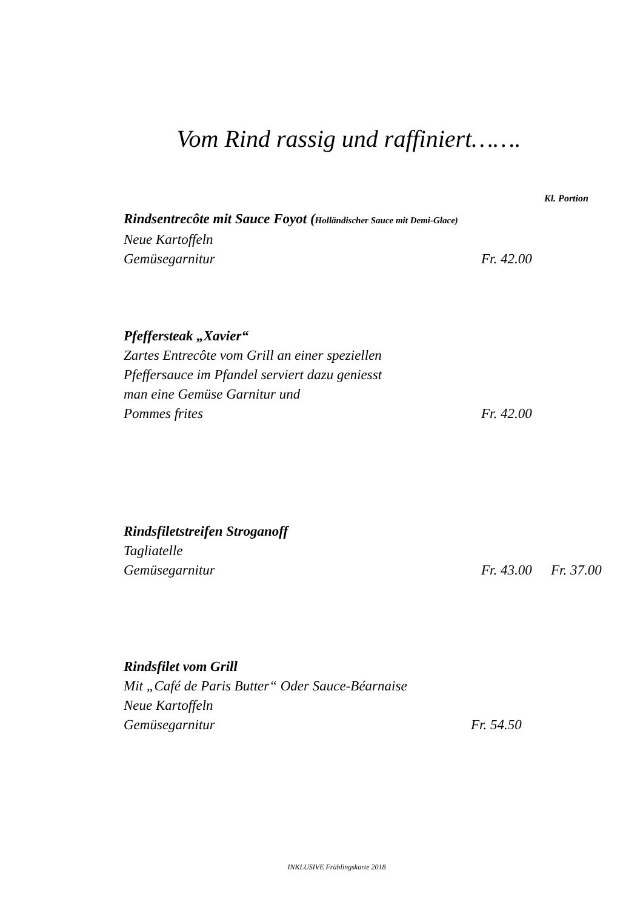Vom Rind rassig und raffiniert…….
Kl. Portion
Rindsentrecôte mit Sauce Foyot (Holländischer Sauce mit Demi-Glace)
Neue Kartoffeln
Gemüsegarnitur Fr. 42.00
Pfeffersteak „Xavier“
Zartes Entrecôte vom Grill an einer speziellen
Pfeffersauce im Pfandel serviert dazu geniesst
man eine Gemüse Garnitur und
Pommes frites Fr. 42.00
Rindsfiletstreifen Stroganoff
Tagliatelle
Gemüsegarnitur Fr. 43.00 Fr. 37.00
Rindsfilet vom Grill
Mit „Café de Paris Butter“ Oder Sauce-Béarnaise
Neue Kartoffeln
Gemüsegarnitur Fr. 54.50
INKLUSIVE Frühlingskarte 2018